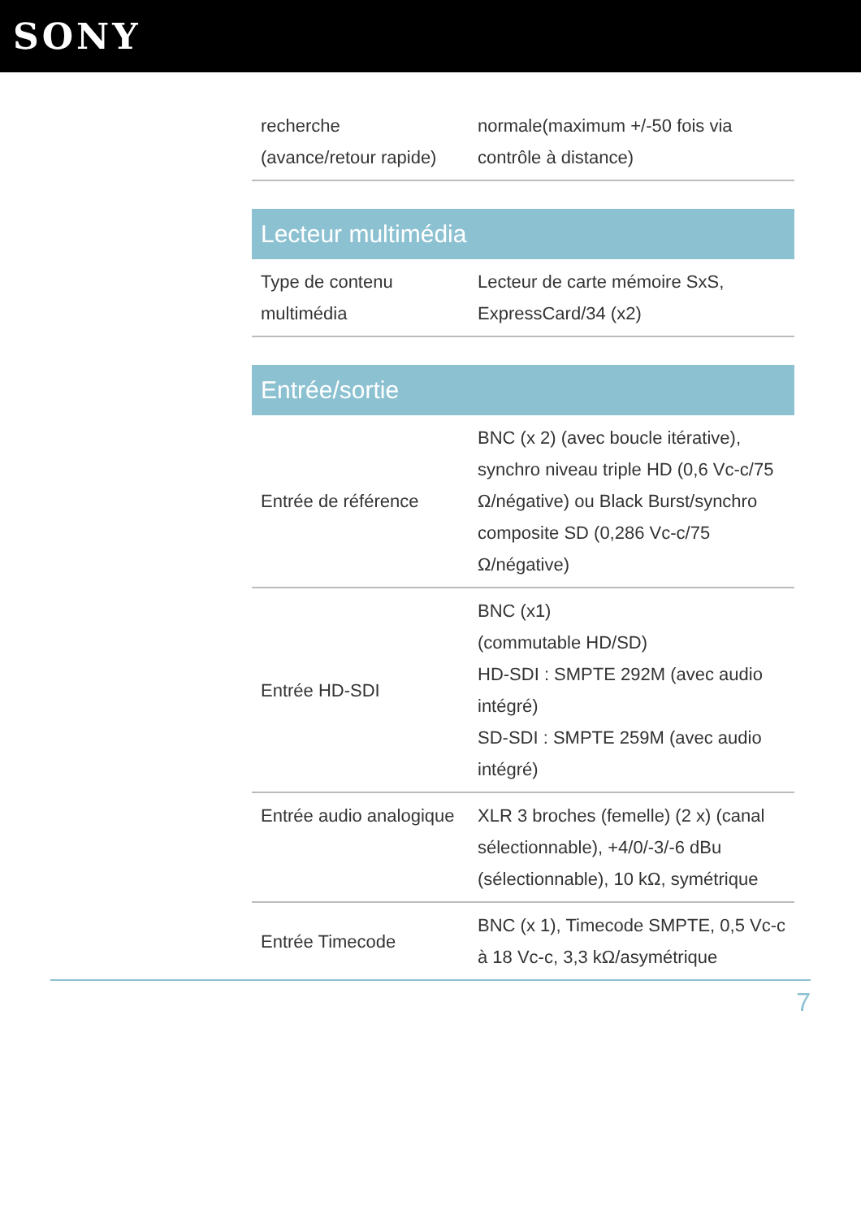SONY
| recherche (avance/retour rapide) | normale(maximum +/-50 fois via contrôle à distance) |
Lecteur multimédia
| Type de contenu multimédia | Lecteur de carte mémoire SxS, ExpressCard/34 (x2) |
Entrée/sortie
| Entrée de référence | BNC (x 2) (avec boucle itérative), synchro niveau triple HD (0,6 Vc-c/75 Ω/négative) ou Black Burst/synchro composite SD (0,286 Vc-c/75 Ω/négative) |
| Entrée HD-SDI | BNC (x1) (commutable HD/SD) HD-SDI : SMPTE 292M (avec audio intégré) SD-SDI : SMPTE 259M (avec audio intégré) |
| Entrée audio analogique | XLR 3 broches (femelle) (2 x) (canal sélectionnable), +4/0/-3/-6 dBu (sélectionnable), 10 kΩ, symétrique |
| Entrée Timecode | BNC (x 1), Timecode SMPTE, 0,5 Vc-c à 18 Vc-c, 3,3 kΩ/asymétrique |
7